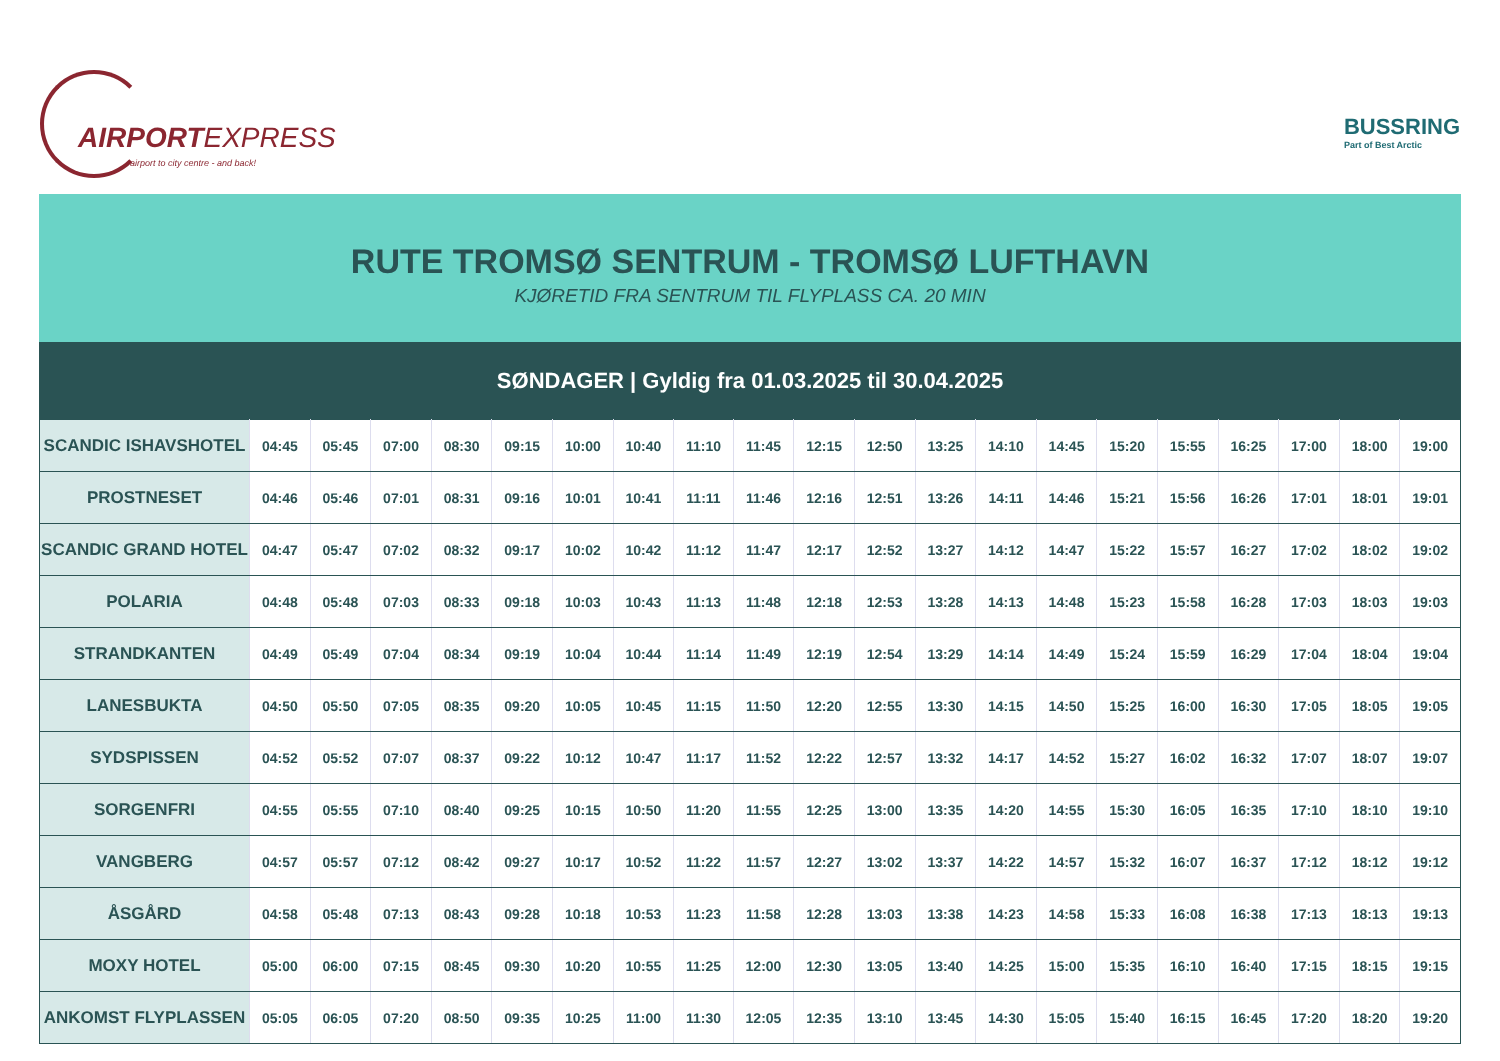AIRPORTEXPRESS
airport to city centre - and back!
BUSSRING
Part of Best Arctic
RUTE TROMSØ SENTRUM - TROMSØ LUFTHAVN
KJØRETID FRA SENTRUM TIL FLYPLASS CA. 20 MIN
SØNDAGER | Gyldig fra 01.03.2025 til 30.04.2025
| SCANDIC ISHAVSHOTEL | 04:45 | 05:45 | 07:00 | 08:30 | 09:15 | 10:00 | 10:40 | 11:10 | 11:45 | 12:15 | 12:50 | 13:25 | 14:10 | 14:45 | 15:20 | 15:55 | 16:25 | 17:00 | 18:00 | 19:00 |
| PROSTNESET | 04:46 | 05:46 | 07:01 | 08:31 | 09:16 | 10:01 | 10:41 | 11:11 | 11:46 | 12:16 | 12:51 | 13:26 | 14:11 | 14:46 | 15:21 | 15:56 | 16:26 | 17:01 | 18:01 | 19:01 |
| SCANDIC GRAND HOTEL | 04:47 | 05:47 | 07:02 | 08:32 | 09:17 | 10:02 | 10:42 | 11:12 | 11:47 | 12:17 | 12:52 | 13:27 | 14:12 | 14:47 | 15:22 | 15:57 | 16:27 | 17:02 | 18:02 | 19:02 |
| POLARIA | 04:48 | 05:48 | 07:03 | 08:33 | 09:18 | 10:03 | 10:43 | 11:13 | 11:48 | 12:18 | 12:53 | 13:28 | 14:13 | 14:48 | 15:23 | 15:58 | 16:28 | 17:03 | 18:03 | 19:03 |
| STRANDKANTEN | 04:49 | 05:49 | 07:04 | 08:34 | 09:19 | 10:04 | 10:44 | 11:14 | 11:49 | 12:19 | 12:54 | 13:29 | 14:14 | 14:49 | 15:24 | 15:59 | 16:29 | 17:04 | 18:04 | 19:04 |
| LANESBUKTA | 04:50 | 05:50 | 07:05 | 08:35 | 09:20 | 10:05 | 10:45 | 11:15 | 11:50 | 12:20 | 12:55 | 13:30 | 14:15 | 14:50 | 15:25 | 16:00 | 16:30 | 17:05 | 18:05 | 19:05 |
| SYDSPISSEN | 04:52 | 05:52 | 07:07 | 08:37 | 09:22 | 10:12 | 10:47 | 11:17 | 11:52 | 12:22 | 12:57 | 13:32 | 14:17 | 14:52 | 15:27 | 16:02 | 16:32 | 17:07 | 18:07 | 19:07 |
| SORGENFRI | 04:55 | 05:55 | 07:10 | 08:40 | 09:25 | 10:15 | 10:50 | 11:20 | 11:55 | 12:25 | 13:00 | 13:35 | 14:20 | 14:55 | 15:30 | 16:05 | 16:35 | 17:10 | 18:10 | 19:10 |
| VANGBERG | 04:57 | 05:57 | 07:12 | 08:42 | 09:27 | 10:17 | 10:52 | 11:22 | 11:57 | 12:27 | 13:02 | 13:37 | 14:22 | 14:57 | 15:32 | 16:07 | 16:37 | 17:12 | 18:12 | 19:12 |
| ÅSGÅRD | 04:58 | 05:48 | 07:13 | 08:43 | 09:28 | 10:18 | 10:53 | 11:23 | 11:58 | 12:28 | 13:03 | 13:38 | 14:23 | 14:58 | 15:33 | 16:08 | 16:38 | 17:13 | 18:13 | 19:13 |
| MOXY HOTEL | 05:00 | 06:00 | 07:15 | 08:45 | 09:30 | 10:20 | 10:55 | 11:25 | 12:00 | 12:30 | 13:05 | 13:40 | 14:25 | 15:00 | 15:35 | 16:10 | 16:40 | 17:15 | 18:15 | 19:15 |
| ANKOMST FLYPLASSEN | 05:05 | 06:05 | 07:20 | 08:50 | 09:35 | 10:25 | 11:00 | 11:30 | 12:05 | 12:35 | 13:10 | 13:45 | 14:30 | 15:05 | 15:40 | 16:15 | 16:45 | 17:20 | 18:20 | 19:20 |